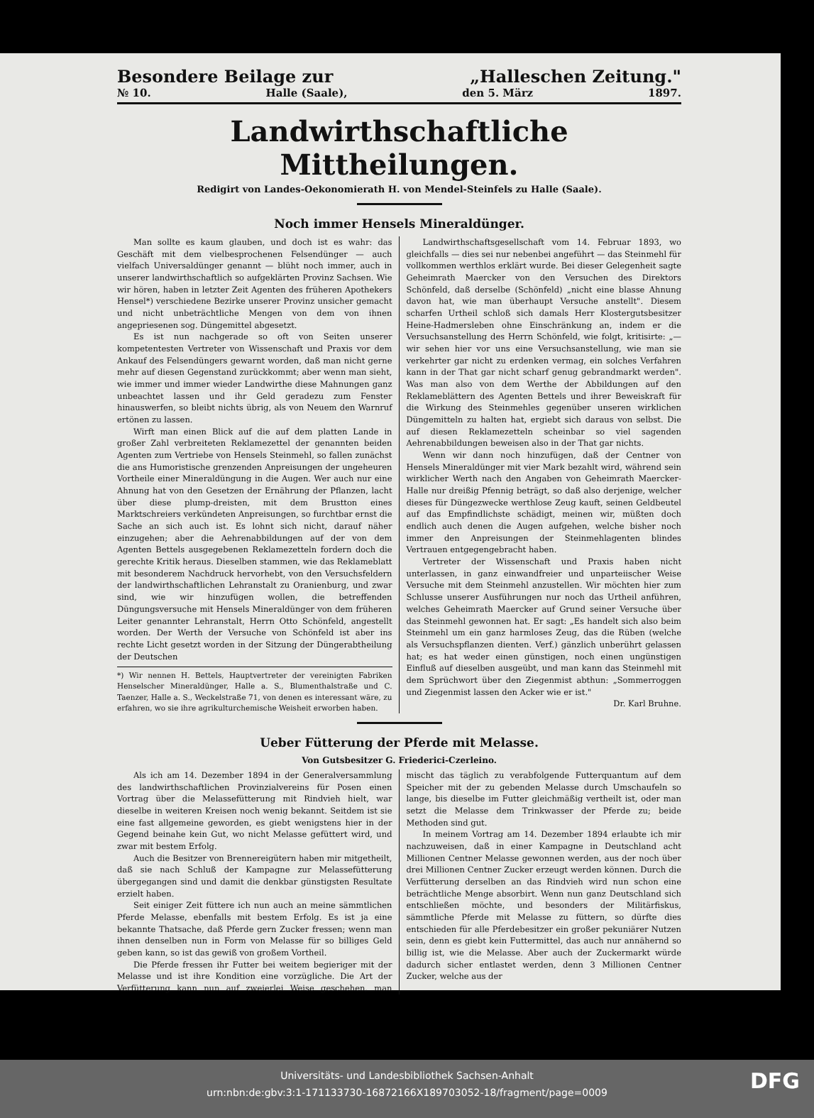Besondere Beilage zur „Halleschen Zeitung."
№ 10. Halle (Saale), den 5. März 1897.
Landwirthschaftliche Mittheilungen.
Redigirt von Landes-Oekonomierath H. von Mendel-Steinfels zu Halle (Saale).
Noch immer Hensels Mineraldünger.
Man sollte es kaum glauben, und doch ist es wahr: das Geschäft mit dem vielbesprochenen Felsendünger — auch vielfach Universaldünger genannt — blüht noch immer, auch in unserer landwirthschaftlich so aufgeklärten Provinz Sachsen. Wie wir hören, haben in letzter Zeit Agenten des früheren Apothekers Hensel*) verschiedene Bezirke unserer Provinz unsicher gemacht und nicht unbeträchtliche Mengen von dem von ihnen angepriesenen sog. Düngemittel abgesetzt.
Es ist nun nachgerade so oft von Seiten unserer kompetentesten Vertreter von Wissenschaft und Praxis vor dem Ankauf des Felsendüngers gewarnt worden, daß man nicht gerne mehr auf diesen Gegenstand zurückkommt; aber wenn man sieht, wie immer und immer wieder Landwirthe diese Mahnungen ganz unbeachtet lassen und ihr Geld geradezu zum Fenster hinauswerfen, so bleibt nichts übrig, als von Neuem den Warnruf ertönen zu lassen.
Wirft man einen Blick auf die auf dem platten Lande in großer Zahl verbreiteten Reklamezettel der genannten beiden Agenten zum Vertriebe von Hensels Steinmehl, so fallen zunächst die ans Humoristische grenzenden Anpreisungen der ungeheuren Vortheile einer Mineraldüngung in die Augen. Wer auch nur eine Ahnung hat von den Gesetzen der Ernährung der Pflanzen, lacht über diese plump-dreisten, mit dem Brustton eines Marktschreiers verkündeten Anpreisungen, so furchtbar ernst die Sache an sich auch ist. Es lohnt sich nicht, darauf näher einzugehen; aber die Aehrenabbildungen auf der von dem Agenten Bettels ausgegebenen Reklamezetteln fordern doch die gerechte Kritik heraus. Dieselben stammen, wie das Reklameblatt mit besonderem Nachdruck hervorhebt, von den Versuchsfeldern der landwirthschaftlichen Lehranstalt zu Oranienburg, und zwar sind, wie wir hinzufügen wollen, die betreffenden Düngungsversuche mit Hensels Mineraldünger von dem früheren Leiter genannter Lehranstalt, Herrn Otto Schönfeld, angestellt worden. Der Werth der Versuche von Schönfeld ist aber ins rechte Licht gesetzt worden in der Sitzung der Düngerabtheilung der Deutschen
*) Wir nennen H. Bettels, Hauptvertreter der vereinigten Fabriken Henselscher Mineraldünger, Halle a. S., Blumenthalstraße und C. Taenzer, Halle a. S., Weckelstraße 71, von denen es interessant wäre, zu erfahren, wo sie ihre agrikulturchemische Weisheit erworben haben.
Landwirthschaftsgesellschaft vom 14. Februar 1893, wo gleichfalls — dies sei nur nebenbei angeführt — das Steinmehl für vollkommen werthlos erklärt wurde. Bei dieser Gelegenheit sagte Geheimrath Maercker von den Versuchen des Direktors Schönfeld, daß derselbe (Schönfeld) „nicht eine blasse Ahnung davon hat, wie man überhaupt Versuche anstellt". Diesem scharfen Urtheil schloß sich damals Herr Klostergutsbesitzer Heine-Hadmersleben ohne Einschränkung an, indem er die Versuchsanstellung des Herrn Schönfeld, wie folgt, kritisirte: „— wir sehen hier vor uns eine Versuchsanstellung, wie man sie verkehrter gar nicht zu erdenken vermag, ein solches Verfahren kann in der That gar nicht scharf genug gebrandmarkt werden". Was man also von dem Werthe der Abbildungen auf den Reklameblättern des Agenten Bettels und ihrer Beweiskraft für die Wirkung des Steinmehles gegenüber unseren wirklichen Düngemitteln zu halten hat, ergiebt sich daraus von selbst. Die auf diesen Reklamezetteln scheinbar so viel sagenden Aehrenabbildungen beweisen also in der That gar nichts.
Wenn wir dann noch hinzufügen, daß der Centner von Hensels Mineraldünger mit vier Mark bezahlt wird, während sein wirklicher Werth nach den Angaben von Geheimrath Maercker-Halle nur dreißig Pfennig beträgt, so daß also derjenige, welcher dieses für Düngezwecke werthlose Zeug kauft, seinen Geldbeutel auf das Empfindlichste schädigt, meinen wir, müßten doch endlich auch denen die Augen aufgehen, welche bisher noch immer den Anpreisungen der Steinmehlagenten blindes Vertrauen entgegengebracht haben.
Vertreter der Wissenschaft und Praxis haben nicht unterlassen, in ganz einwandfreier und unparteiischer Weise Versuche mit dem Steinmehl anzustellen. Wir möchten hier zum Schlusse unserer Ausführungen nur noch das Urtheil anführen, welches Geheimrath Maercker auf Grund seiner Versuche über das Steinmehl gewonnen hat. Er sagt: „Es handelt sich also beim Steinmehl um ein ganz harmloses Zeug, das die Rüben (welche als Versuchspflanzen dienten. Verf.) gänzlich unberührt gelassen hat; es hat weder einen günstigen, noch einen ungünstigen Einfluß auf dieselben ausgeübt, und man kann das Steinmehl mit dem Sprüchwort über den Ziegenmist abthun: „Sommerroggen und Ziegenmist lassen den Acker wie er ist."
Dr. Karl Bruhne.
Ueber Fütterung der Pferde mit Melasse.
Von Gutsbesitzer G. Friederici-Czerleino.
Als ich am 14. Dezember 1894 in der Generalversammlung des landwirthschaftlichen Provinzialvereins für Posen einen Vortrag über die Melassefütterung mit Rindvieh hielt, war dieselbe in weiteren Kreisen noch wenig bekannt. Seitdem ist sie eine fast allgemeine geworden, es giebt wenigstens hier in der Gegend beinahe kein Gut, wo nicht Melasse gefüttert wird, und zwar mit bestem Erfolg.
Auch die Besitzer von Brennereigütern haben mir mitgetheilt, daß sie nach Schluß der Kampagne zur Melassefütterung übergegangen sind und damit die denkbar günstigsten Resultate erzielt haben.
Seit einiger Zeit füttere ich nun auch an meine sämmtlichen Pferde Melasse, ebenfalls mit bestem Erfolg. Es ist ja eine bekannte Thatsache, daß Pferde gern Zucker fressen; wenn man ihnen denselben nun in Form von Melasse für so billiges Geld geben kann, so ist das gewiß von großem Vortheil.
Die Pferde fressen ihr Futter bei weitem begieriger mit der Melasse und ist ihre Kondition eine vorzügliche. Die Art der Verfütterung kann nun auf zweierlei Weise geschehen, man mischt das täglich zu verabfolgende Futterquantum auf dem Speicher mit der zu gebenden Melasse durch Umschaufeln so lange, bis dieselbe im Futter gleichmäßig vertheilt ist, oder man setzt die Melasse dem Trinkwasser der Pferde zu; beide Methoden sind gut.
In meinem Vortrag am 14. Dezember 1894 erlaubte ich mir nachzuweisen, daß in einer Kampagne in Deutschland acht Millionen Centner Melasse gewonnen werden, aus der noch über drei Millionen Centner Zucker erzeugt werden können. Durch die Verfütterung derselben an das Rindvieh wird nun schon eine beträchtliche Menge absorbirt. Wenn nun ganz Deutschland sich entschließen möchte, und besonders der Militärfiskus, sämmtliche Pferde mit Melasse zu füttern, so dürfte dies entschieden für alle Pferdebesitzer ein großer pekuniärer Nutzen sein, denn es giebt kein Futtermittel, das auch nur annähernd so billig ist, wie die Melasse. Aber auch der Zuckermarkt würde dadurch sicher entlastet werden, denn 3 Millionen Centner Zucker, welche aus der
Universitäts- und Landesbibliothek Sachsen-Anhalt
urn:nbn:de:gbv:3:1-171133730-16872166X189703052-18/fragment/page=0009
DFG